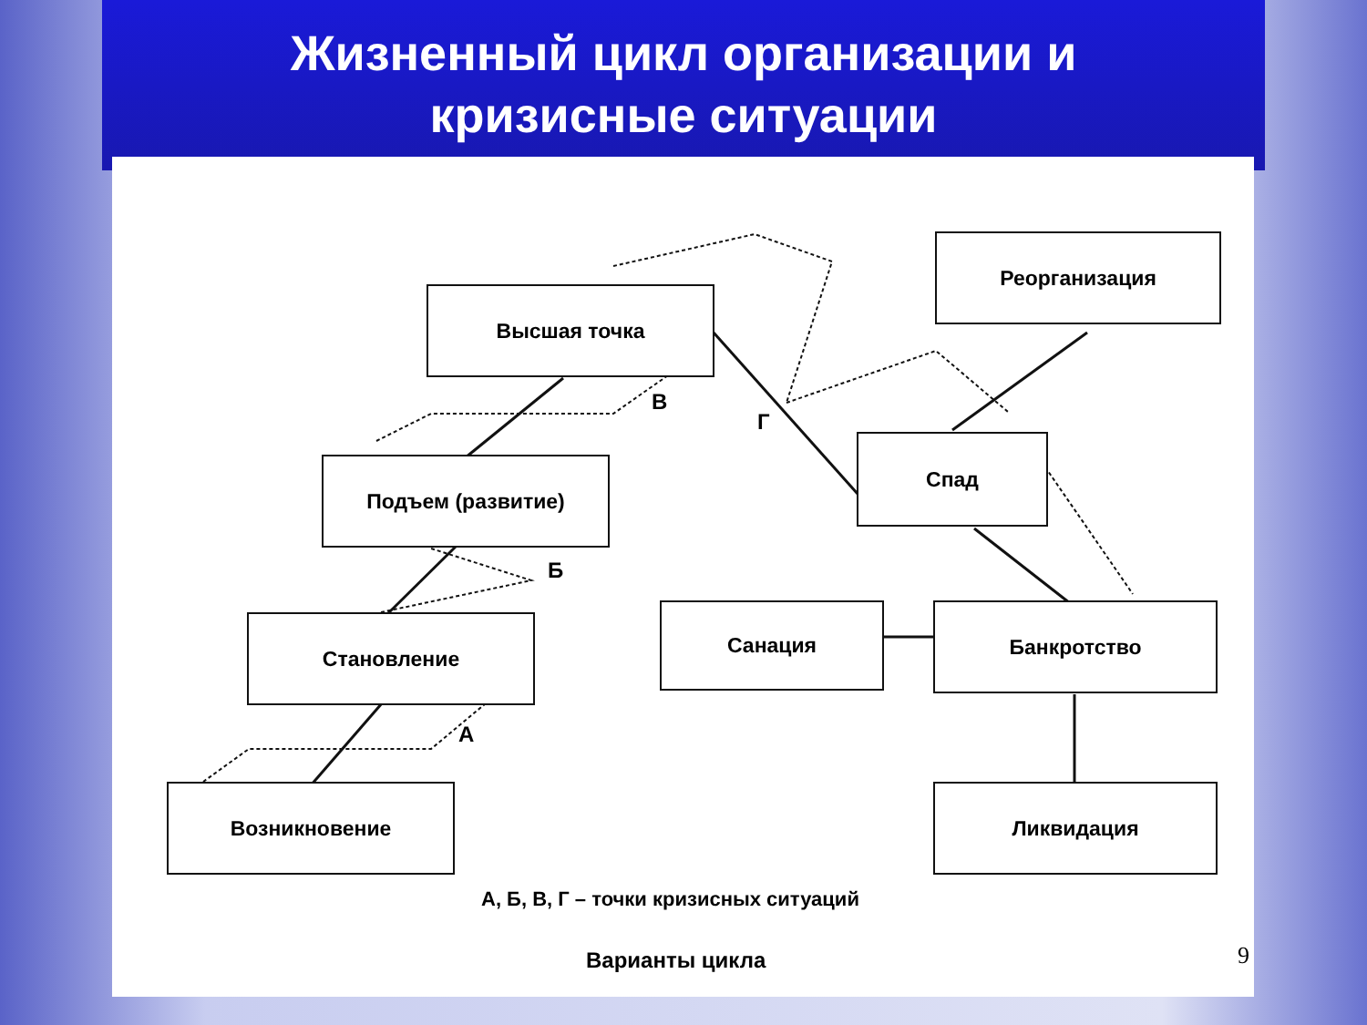Жизненный цикл организации и
кризисные ситуации
Высшая точка
Реорганизация
Подъем (развитие)
Спад
Становление Санация Банкротство
Возникновение Ликвидация
В
Г
Б
А
А, Б, В, Г – точки кризисных ситуаций
Варианты цикла 9